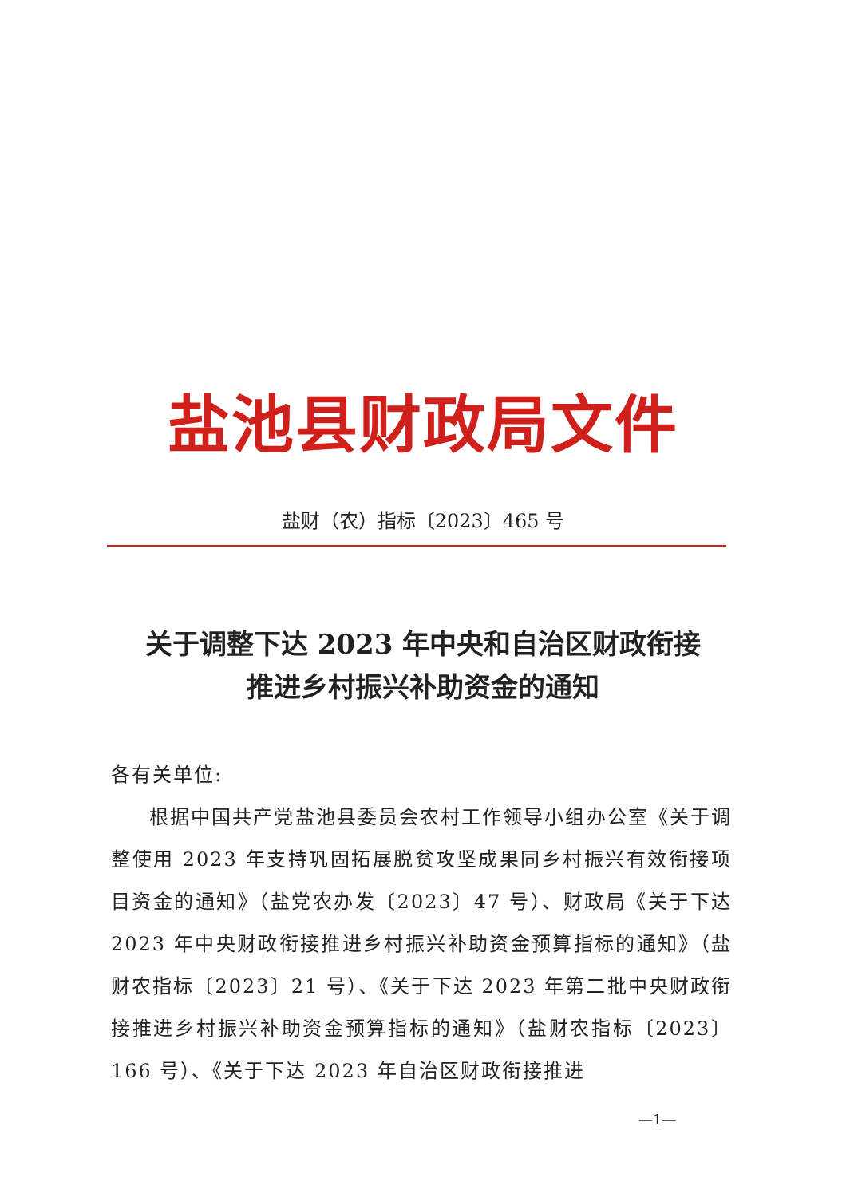盐池县财政局文件
盐财（农）指标〔2023〕465 号
关于调整下达 2023 年中央和自治区财政衔接
推进乡村振兴补助资金的通知
各有关单位:
根据中国共产党盐池县委员会农村工作领导小组办公室《关于调整使用 2023 年支持巩固拓展脱贫攻坚成果同乡村振兴有效衔接项目资金的通知》（盐党农办发〔2023〕47 号）、财政局《关于下达 2023 年中央财政衔接推进乡村振兴补助资金预算指标的通知》（盐财农指标〔2023〕21 号）、《关于下达 2023 年第二批中央财政衔接推进乡村振兴补助资金预算指标的通知》（盐财农指标〔2023〕166 号）、《关于下达 2023 年自治区财政衔接推进
—1—